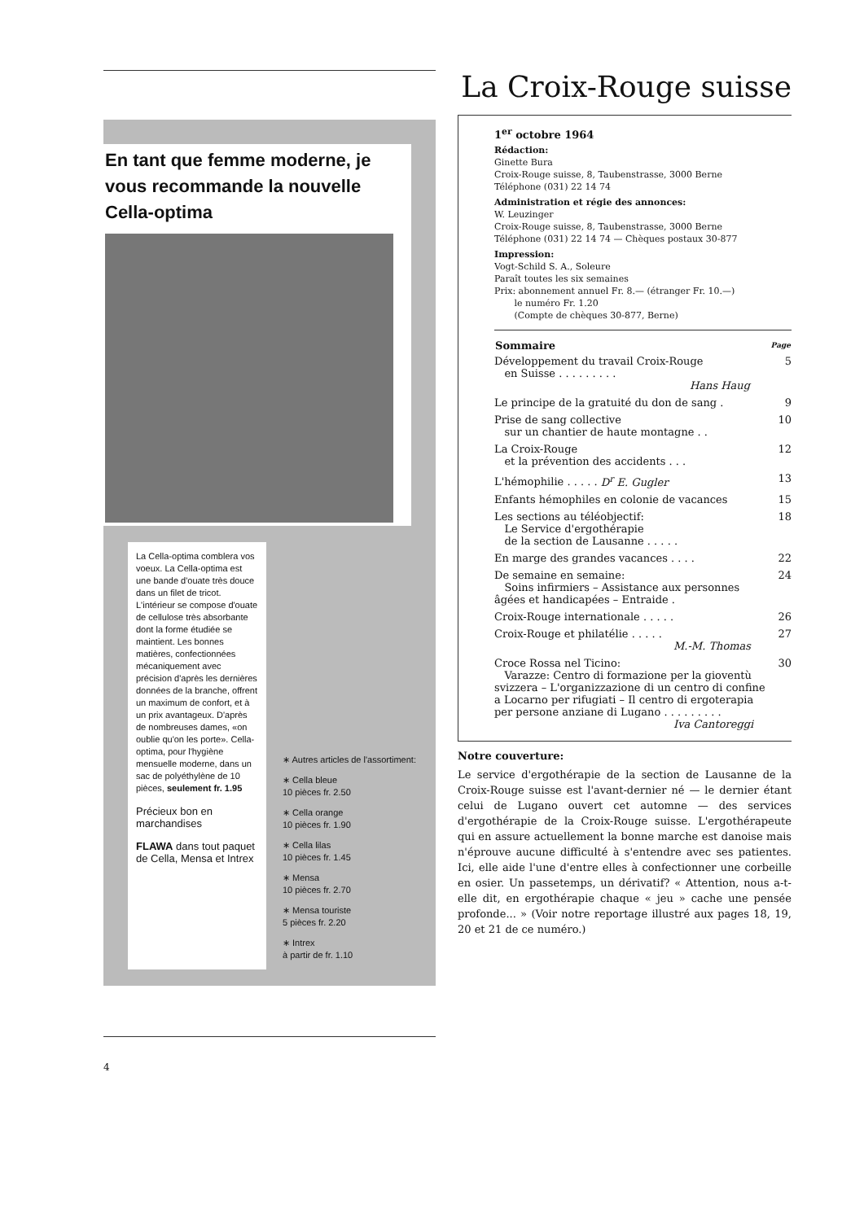En tant que femme moderne, je vous recommande la nouvelle Cella-optima
La Cella-optima comblera vos voeux. La Cella-optima est une bande d'ouate très douce dans un filet de tricot. L'intérieur se compose d'ouate de cellulose très absorbante dont la forme étudiée se maintient. Les bonnes matières, confectionnées mécaniquement avec précision d'après les dernières données de la branche, offrent un maximum de confort, et à un prix avantageux. D'après de nombreuses dames, «on oublie qu'on les porte». Cella-optima, pour l'hygiène mensuelle moderne, dans un sac de polyéthylène de 10 pièces, seulement fr. 1.95
Précieux bon en marchandises
FLAWA dans tout paquet de Cella, Mensa et Intrex
∗ Autres articles de l'assortiment:
∗ Cella bleue
10 pièces fr. 2.50
∗ Cella orange
10 pièces fr. 1.90
∗ Cella lilas
10 pièces fr. 1.45
∗ Mensa
10 pièces fr. 2.70
∗ Mensa touriste
5 pièces fr. 2.20
∗ Intrex
à partir de fr. 1.10
4
La Croix-Rouge suisse
1<sup>er</sup> octobre 1964
Rédaction:
Ginette Bura
Croix-Rouge suisse, 8, Taubenstrasse, 3000 Berne
Téléphone (031) 22 14 74
Administration et régie des annonces:
W. Leuzinger
Croix-Rouge suisse, 8, Taubenstrasse, 3000 Berne
Téléphone (031) 22 14 74 — Chèques postaux 30-877
Impression:
Vogt-Schild S. A., Soleure
Paraît toutes les six semaines
Prix: abonnement annuel Fr. 8.— (étranger Fr. 10.—)
le numéro Fr. 1.20
(Compte de chèques 30-877, Berne)
| Sommaire | Page |
| --- | --- |
| Développement du travail Croix-Rouge en Suisse . . . . . . . . . Hans Haug | 5 |
| Le principe de la gratuité du don de sang . | 9 |
| Prise de sang collective sur un chantier de haute montagne . . | 10 |
| La Croix-Rouge et la prévention des accidents . . . | 12 |
| L'hémophilie . . . . . D<sup>r</sup> E. Gugler | 13 |
| Enfants hémophiles en colonie de vacances | 15 |
| Les sections au téléobjectif: Le Service d'ergothérapie de la section de Lausanne . . . . . | 18 |
| En marge des grandes vacances . . . . | 22 |
| De semaine en semaine: Soins infirmiers – Assistance aux personnes âgées et handicapées – Entraide . | 24 |
| Croix-Rouge internationale . . . . . | 26 |
| Croix-Rouge et philatélie . . . . . M.-M. Thomas | 27 |
| Croce Rossa nel Ticino: Varazze: Centro di formazione per la gioventù svizzera – L'organizzazione di un centro di confine a Locarno per rifugiati – Il centro di ergoterapia per persone anziane di Lugano . . . . . . . . . Iva Cantoreggi | 30 |
Notre couverture:
Le service d'ergothérapie de la section de Lausanne de la Croix-Rouge suisse est l'avant-dernier né — le dernier étant celui de Lugano ouvert cet automne — des services d'ergothérapie de la Croix-Rouge suisse. L'ergothérapeute qui en assure actuellement la bonne marche est danoise mais n'éprouve aucune difficulté à s'entendre avec ses patientes. Ici, elle aide l'une d'entre elles à confectionner une corbeille en osier. Un passetemps, un dérivatif? « Attention, nous a-t-elle dit, en ergothérapie chaque « jeu » cache une pensée profonde... » (Voir notre reportage illustré aux pages 18, 19, 20 et 21 de ce numéro.)